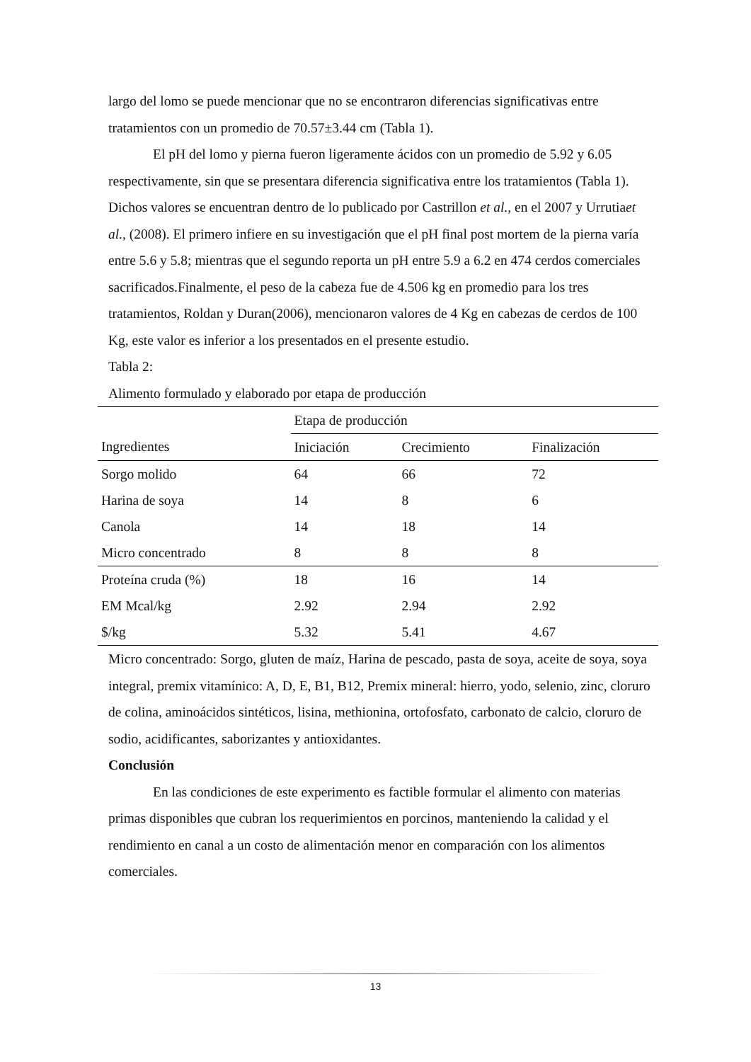largo del lomo se puede mencionar que no se encontraron diferencias significativas entre tratamientos con un promedio de 70.57±3.44 cm (Tabla 1).
El pH del lomo y pierna fueron ligeramente ácidos con un promedio de 5.92 y 6.05 respectivamente, sin que se presentara diferencia significativa entre los tratamientos (Tabla 1). Dichos valores se encuentran dentro de lo publicado por Castrillon et al., en el 2007 y Urrutiaet al., (2008). El primero infiere en su investigación que el pH final post mortem de la pierna varía entre 5.6 y 5.8; mientras que el segundo reporta un pH entre 5.9 a 6.2 en 474 cerdos comerciales sacrificados.Finalmente, el peso de la cabeza fue de 4.506 kg en promedio para los tres tratamientos, Roldan y Duran(2006), mencionaron valores de 4 Kg en cabezas de cerdos de 100 Kg, este valor es inferior a los presentados en el presente estudio.
Tabla 2:
Alimento formulado y elaborado por etapa de producción
| Ingredientes | Etapa de producción | | |
| | Iniciación | Crecimiento | Finalización |
| Sorgo molido | 64 | 66 | 72 |
| Harina de soya | 14 | 8 | 6 |
| Canola | 14 | 18 | 14 |
| Micro concentrado | 8 | 8 | 8 |
| Proteína cruda (%) | 18 | 16 | 14 |
| EM Mcal/kg | 2.92 | 2.94 | 2.92 |
| $/kg | 5.32 | 5.41 | 4.67 |
Micro concentrado: Sorgo, gluten de maíz, Harina de pescado, pasta de soya, aceite de soya, soya integral, premix vitamínico: A, D, E, B1, B12, Premix mineral: hierro, yodo, selenio, zinc, cloruro de colina, aminoácidos sintéticos, lisina, methionina, ortofosfato, carbonato de calcio, cloruro de sodio, acidificantes, saborizantes y antioxidantes.
Conclusión
En las condiciones de este experimento es factible formular el alimento con materias primas disponibles que cubran los requerimientos en porcinos, manteniendo la calidad y el rendimiento en canal a un costo de alimentación menor en comparación con los alimentos comerciales.
13